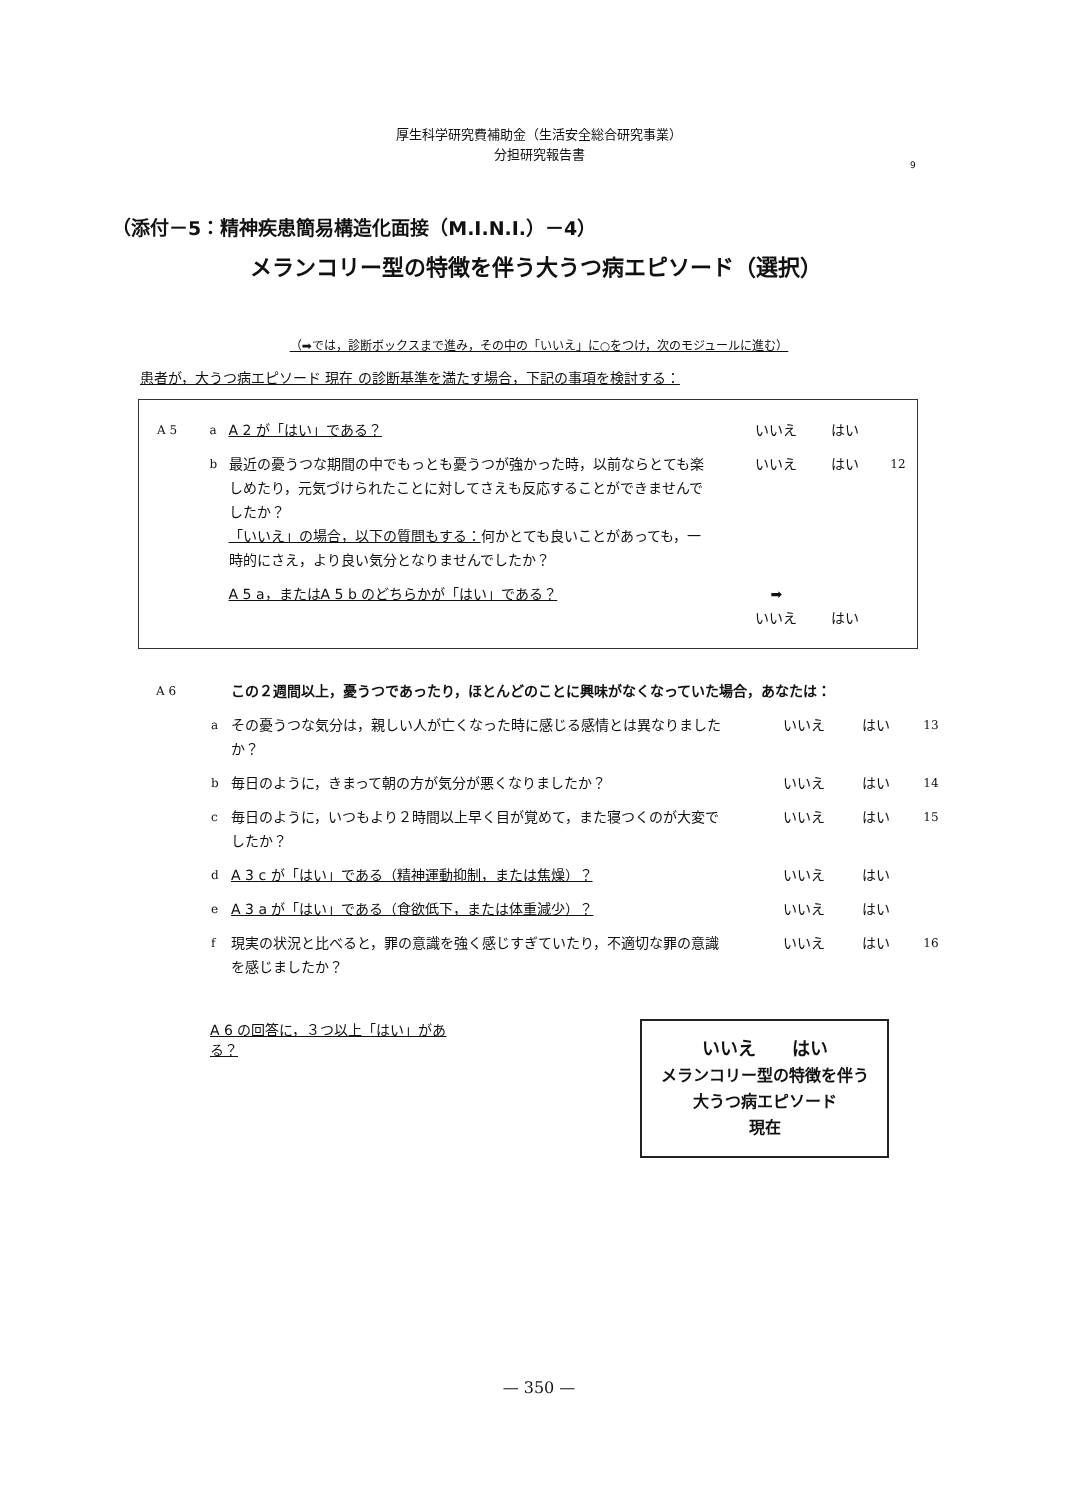厚生科学研究費補助金（生活安全総合研究事業）
分担研究報告書
9
（添付－5：精神疾患簡易構造化面接（M.I.N.I.）－4）
メランコリー型の特徴を伴う大うつ病エピソード（選択）
（➡では，診断ボックスまで進み，その中の「いいえ」に○をつけ，次のモジュールに進む）
患者が，大うつ病エピソード 現在 の診断基準を満たす場合，下記の事項を検討する：
A 5 a
A 2 が「はい」である？ いいえ はい
b
最近の憂うつな期間の中でもっとも憂うつが強かった時，以前ならとても楽しめたり，元気づけられたことに対してさえも反応することができませんでしたか？
「いいえ」の場合，以下の質問もする：何かとても良いことがあっても，一時的にさえ，より良い気分となりませんでしたか？
いいえ はい
12
A 5 a，またはA 5 b のどちらかが「はい」である？ ➡
いいえ
はい
A 6
この２週間以上，憂うつであったり，ほとんどのことに興味がなくなっていた場合，あなたは：
a
その憂うつな気分は，親しい人が亡くなった時に感じる感情とは異なりましたか？
いいえ はい
13
b
毎日のように，きまって朝の方が気分が悪くなりましたか？ いいえ はい
14
c
毎日のように，いつもより２時間以上早く目が覚めて，また寝つくのが大変でしたか？
いいえ はい
15
d
A 3 c が「はい」である（精神運動抑制，または焦燥）？ いいえ はい
e
A 3 a が「はい」である（食欲低下，または体重減少）？ いいえ はい
f
現実の状況と比べると，罪の意識を強く感じすぎていたり，不適切な罪の意識を感じましたか？
いいえ はい
16
A 6 の回答に，３つ以上「はい」がある？
いいえ　　はい
メランコリー型の特徴を伴う
大うつ病エピソード
現在
— 350 —